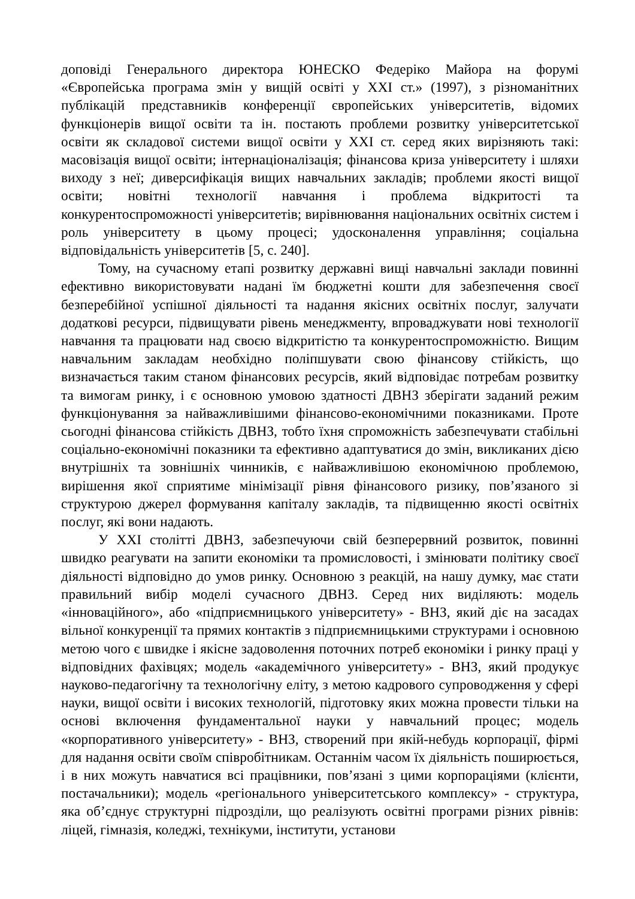доповіді Генерального директора ЮНЕСКО Федеріко Майора на форумі «Європейська програма змін у вищій освіті у ХХІ ст.» (1997), з різноманітних публікацій представників конференції європейських університетів, відомих функціонерів вищої освіти та ін. постають проблеми розвитку університетської освіти як складової системи вищої освіти у ХХІ ст. серед яких вирізняють такі: масовізація вищої освіти; інтернаціоналізація; фінансова криза університету і шляхи виходу з неї; диверсифікація вищих навчальних закладів; проблеми якості вищої освіти; новітні технології навчання і проблема відкритості та конкурентоспроможності університетів; вирівнювання національних освітніх систем і роль університету в цьому процесі; удосконалення управління; соціальна відповідальність університетів [5, с. 240].
Тому, на сучасному етапі розвитку державні вищі навчальні заклади повинні ефективно використовувати надані їм бюджетні кошти для забезпечення своєї безперебійної успішної діяльності та надання якісних освітніх послуг, залучати додаткові ресурси, підвищувати рівень менеджменту, впроваджувати нові технології навчання та працювати над своєю відкритістю та конкурентоспроможністю. Вищим навчальним закладам необхідно поліпшувати свою фінансову стійкість, що визначається таким станом фінансових ресурсів, який відповідає потребам розвитку та вимогам ринку, і є основною умовою здатності ДВНЗ зберігати заданий режим функціонування за найважливішими фінансово-економічними показниками. Проте сьогодні фінансова стійкість ДВНЗ, тобто їхня спроможність забезпечувати стабільні соціально-економічні показники та ефективно адаптуватися до змін, викликаних дією внутрішніх та зовнішніх чинників, є найважливішою економічною проблемою, вирішення якої сприятиме мінімізації рівня фінансового ризику, пов’язаного зі структурою джерел формування капіталу закладів, та підвищенню якості освітніх послуг, які вони надають.
У ХХІ столітті ДВНЗ, забезпечуючи свій безперервний розвиток, повинні швидко реагувати на запити економіки та промисловості, і змінювати політику своєї діяльності відповідно до умов ринку. Основною з реакцій, на нашу думку, має стати правильний вибір моделі сучасного ДВНЗ. Серед них виділяють: модель «інноваційного», або «підприємницького університету» - ВНЗ, який діє на засадах вільної конкуренції та прямих контактів з підприємницькими структурами і основною метою чого є швидке і якісне задоволення поточних потреб економіки і ринку праці у відповідних фахівцях; модель «академічного університету» - ВНЗ, який продукує науково-педагогічну та технологічну еліту, з метою кадрового супроводження у сфері науки, вищої освіти і високих технологій, підготовку яких можна провести тільки на основі включення фундаментальної науки у навчальний процес; модель «корпоративного університету» - ВНЗ, створений при якій-небудь корпорації, фірмі для надання освіти своїм співробітникам. Останнім часом їх діяльність поширюється, і в них можуть навчатися всі працівники, пов’язані з цими корпораціями (клієнти, постачальники); модель «регіонального університетського комплексу» - структура, яка об’єднує структурні підрозділи, що реалізують освітні програми різних рівнів: ліцей, гімназія, коледжі, технікуми, інститути, установи